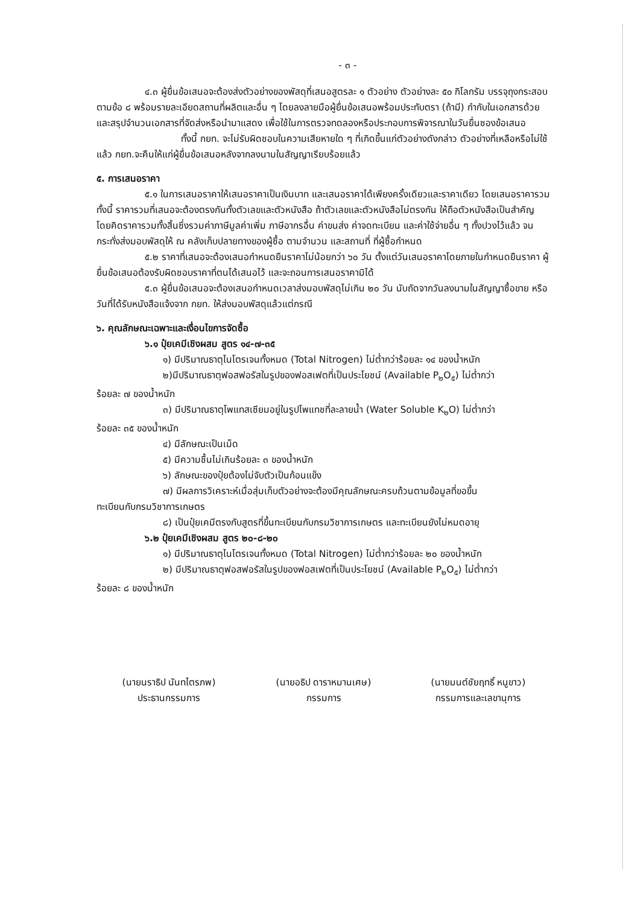- ๓ -
๔.๓ ผู้ยื่นข้อเสนอจะต้องส่งตัวอย่างของพัสดุที่เสนอสูตรละ ๑ ตัวอย่าง ตัวอย่างละ ๕๐ กิโลกรัม บรรจุถุงกระสอบตามข้อ ๘ พร้อมรายละเอียดสถานที่ผลิตและอื่น ๆ โดยลงลายมือผู้ยื่นข้อเสนอพร้อมประทับตรา (ถ้ามี) กำกับในเอกสารด้วย และสรุปจำนวนเอกสารที่จัดส่งหรือนำมาแสดง เพื่อใช้ในการตรวจทดลองหรือประกอบการพิจารณาในวันยื่นซองข้อเสนอ
ทั้งนี้ กยท. จะไม่รับผิดชอบในความเสียหายใด ๆ ที่เกิดขึ้นแก่ตัวอย่างดังกล่าว ตัวอย่างที่เหลือหรือไม่ใช้แล้ว กยท.จะคืนให้แก่ผู้ยื่นข้อเสนอหลังจากลงนามในสัญญาเรียบร้อยแล้ว
๕. การเสนอราคา
๕.๑ ในการเสนอราคาให้เสนอราคาเป็นเงินบาท และเสนอราคาได้เพียงครั้งเดียวและราคาเดียว โดยเสนอราคารวม ทั้งนี้ ราคารวมที่เสนอจะต้องตรงกันทั้งตัวเลขและตัวหนังสือ ถ้าตัวเลขและตัวหนังสือไม่ตรงกัน ให้ถือตัวหนังสือเป็นสำคัญ โดยคิดราคารวมทั้งสิ้นซึ่งรวมค่าภาษีมูลค่าเพิ่ม ภาษีอากรอื่น ค่าขนส่ง ค่าจดทะเบียน และค่าใช้จ่ายอื่น ๆ ทั้งปวงไว้แล้ว จนกระทั่งส่งมอบพัสดุให้ ณ คลังเก็บปลายทางของผู้ซื้อ ตามจำนวน และสถานที่ ที่ผู้ซื้อกำหนด
๕.๒ ราคาที่เสนอจะต้องเสนอกำหนดยืนราคาไม่น้อยกว่า ๖๐ วัน ตั้งแต่วันเสนอราคาโดยภายในกำหนดยืนราคา ผู้ยื่นข้อเสนอต้องรับผิดชอบราคาที่ตนได้เสนอไว้ และจะถอนการเสนอราคามิได้
๕.๓ ผู้ยื่นข้อเสนอจะต้องเสนอกำหนดเวลาส่งมอบพัสดุไม่เกิน ๒๐ วัน นับถัดจากวันลงนามในสัญญาซื้อขาย หรือวันที่ได้รับหนังสือแจ้งจาก กยท. ให้ส่งมอบพัสดุแล้วแต่กรณี
๖. คุณลักษณะเฉพาะและเงื่อนไขการจัดซื้อ
๖.๑ ปุ๋ยเคมีเชิงผสม สูตร ๑๔-๗-๓๕
๑) มีปริมาณธาตุไนโตรเจนทั้งหมด (Total Nitrogen) ไม่ต่ำกว่าร้อยละ ๑๔ ของน้ำหนัก
๒)มีปริมาณธาตุฟอสฟอรัสในรูปของฟอสเฟตที่เป็นประโยชน์ (Available P<sub>๒</sub>O<sub>๕</sub>) ไม่ต่ำกว่า
ร้อยละ ๗ ของน้ำหนัก
๓) มีปริมาณธาตุโพแทสเซียมอยู่ในรูปโพแทชที่ละลายน้ำ (Water Soluble K<sub>๒</sub>O) ไม่ต่ำกว่า
ร้อยละ ๓๕ ของน้ำหนัก
๔) มีลักษณะเป็นเม็ด
๕) มีความชื้นไม่เกินร้อยละ ๓ ของน้ำหนัก
๖) ลักษณะของปุ๋ยต้องไม่จับตัวเป็นก้อนแข็ง
๗) มีผลการวิเคราะห์เมื่อสุ่มเก็บตัวอย่างจะต้องมีคุณลักษณะครบถ้วนตามข้อมูลที่ขอขึ้น
ทะเบียนกับกรมวิชาการเกษตร
๘) เป็นปุ๋ยเคมีตรงกับสูตรที่ขึ้นทะเบียนกับกรมวิชาการเกษตร และทะเบียนยังไม่หมดอายุ
๖.๒ ปุ๋ยเคมีเชิงผสม สูตร ๒๐-๘-๒๐
๑) มีปริมาณธาตุไนโตรเจนทั้งหมด (Total Nitrogen) ไม่ต่ำกว่าร้อยละ ๒๐ ของน้ำหนัก
๒) มีปริมาณธาตุฟอสฟอรัสในรูปของฟอสเฟตที่เป็นประโยชน์ (Available P<sub>๒</sub>O<sub>๕</sub>) ไม่ต่ำกว่า
ร้อยละ ๘ ของน้ำหนัก
(นายนราธิป นันทไตรภพ)
ประธานกรรมการ
(นายอธิป ดาราหมานเศษ)
กรรมการ
(นายมนต์ชัยฤทธิ์ หนูขาว)
กรรมการและเลขานุการ